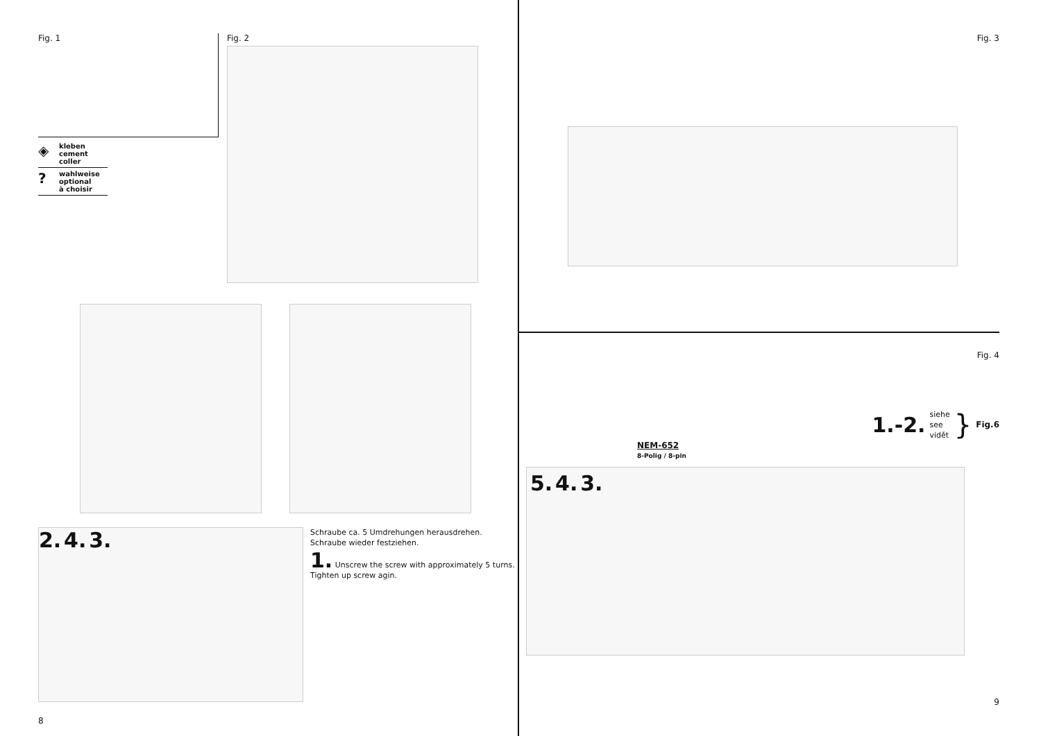Fig. 1
◈ kleben
cement
coller
? wahlweise
optional
à choisir
Fig. 2
2. 4. 3.
Schraube ca. 5 Umdrehungen herausdrehen.
Schraube wieder festziehen.
1. Unscrew the screw with approximately 5 turns.
Tighten up screw agin.
8
Fig. 3
Fig. 4
1.-2. siehe
see
vidět } Fig.6
NEM-652
8-Polig / 8-pin
5. 4. 3.
9